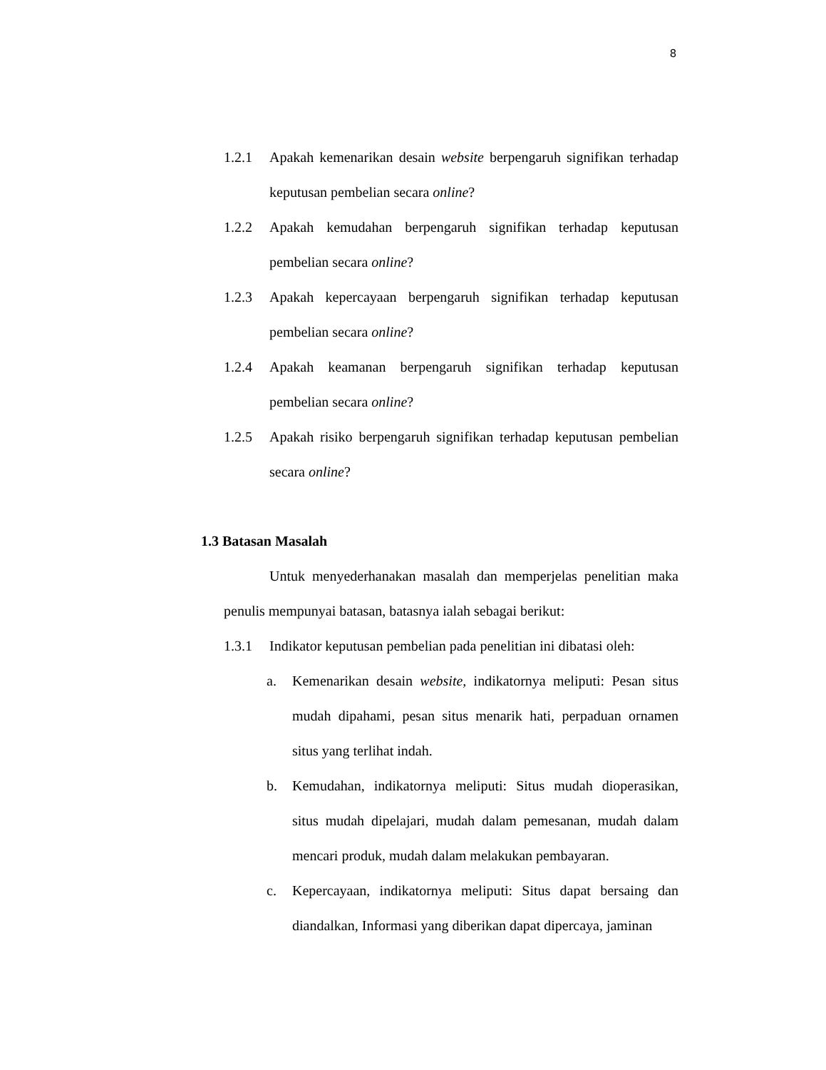8
1.2.1 Apakah kemenarikan desain website berpengaruh signifikan terhadap keputusan pembelian secara online?
1.2.2 Apakah kemudahan berpengaruh signifikan terhadap keputusan pembelian secara online?
1.2.3 Apakah kepercayaan berpengaruh signifikan terhadap keputusan pembelian secara online?
1.2.4 Apakah keamanan berpengaruh signifikan terhadap keputusan pembelian secara online?
1.2.5 Apakah risiko berpengaruh signifikan terhadap keputusan pembelian secara online?
1.3 Batasan Masalah
Untuk menyederhanakan masalah dan memperjelas penelitian maka penulis mempunyai batasan, batasnya ialah sebagai berikut:
1.3.1 Indikator keputusan pembelian pada penelitian ini dibatasi oleh:
a. Kemenarikan desain website, indikatornya meliputi: Pesan situs mudah dipahami, pesan situs menarik hati, perpaduan ornamen situs yang terlihat indah.
b. Kemudahan, indikatornya meliputi: Situs mudah dioperasikan, situs mudah dipelajari, mudah dalam pemesanan, mudah dalam mencari produk, mudah dalam melakukan pembayaran.
c. Kepercayaan, indikatornya meliputi: Situs dapat bersaing dan diandalkan, Informasi yang diberikan dapat dipercaya, jaminan